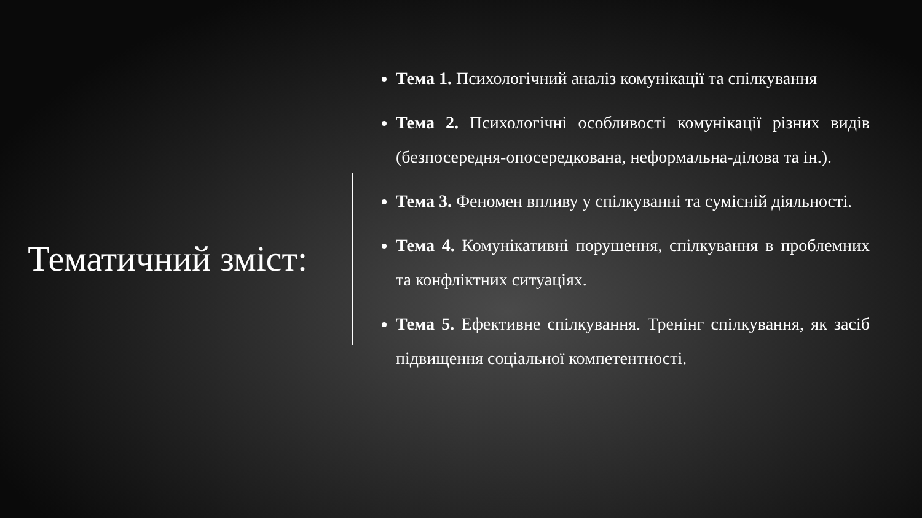Тематичний зміст:
Тема 1. Психологічний аналіз комунікації та спілкування
Тема 2. Психологічні особливості комунікації різних видів (безпосередня-опосередкована, неформальна-ділова та ін.).
Тема 3. Феномен впливу у спілкуванні та сумісній діяльності.
Тема 4. Комунікативні порушення, спілкування в проблемних та конфліктних ситуаціях.
Тема 5. Ефективне спілкування. Тренінг спілкування, як засіб підвищення соціальної компетентності.